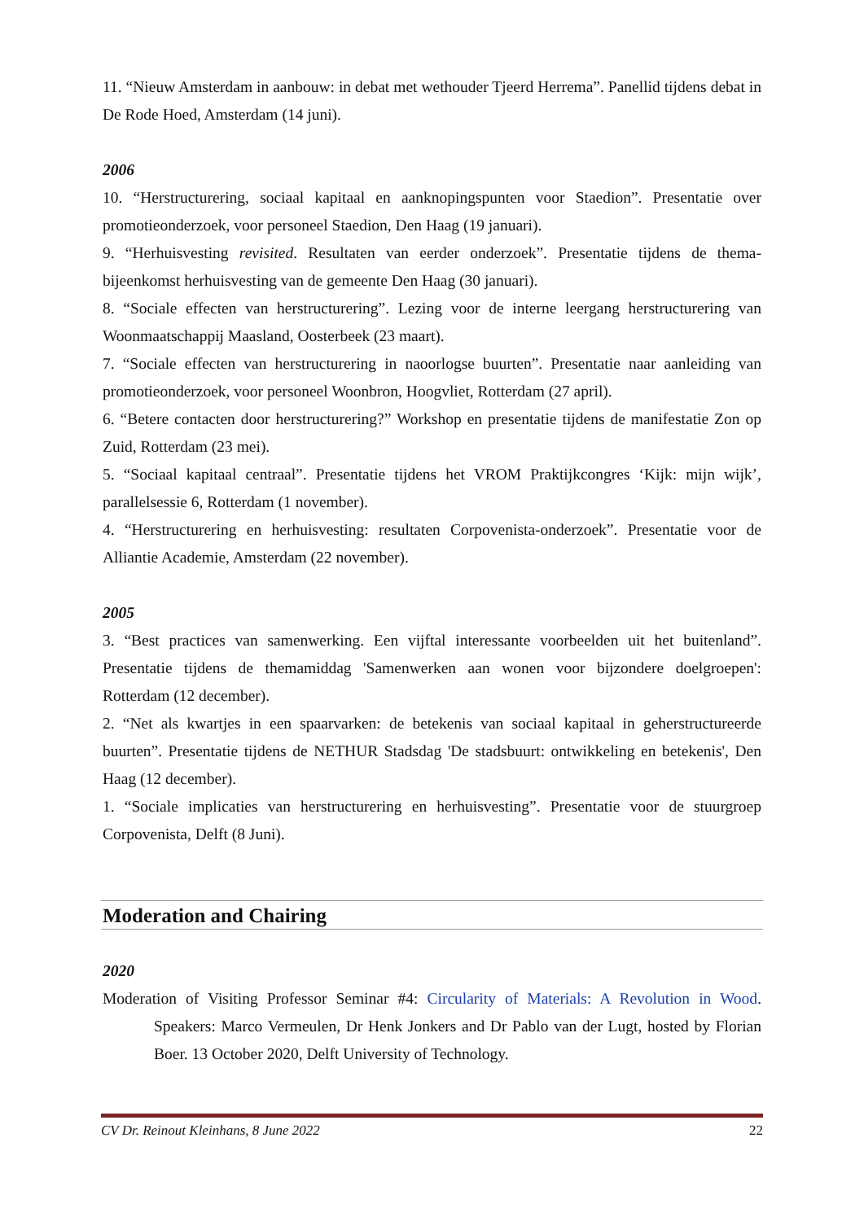11. “Nieuw Amsterdam in aanbouw: in debat met wethouder Tjeerd Herrema”. Panellid tijdens debat in De Rode Hoed, Amsterdam (14 juni).
2006
10. “Herstructurering, sociaal kapitaal en aanknopingspunten voor Staedion”. Presentatie over promotieonderzoek, voor personeel Staedion, Den Haag (19 januari).
9. “Herhuisvesting revisited. Resultaten van eerder onderzoek”. Presentatie tijdens de thema-bijeenkomst herhuisvesting van de gemeente Den Haag (30 januari).
8. “Sociale effecten van herstructurering”. Lezing voor de interne leergang herstructurering van Woonmaatschappij Maasland, Oosterbeek (23 maart).
7. “Sociale effecten van herstructurering in naoorlogse buurten”. Presentatie naar aanleiding van promotieonderzoek, voor personeel Woonbron, Hoogvliet, Rotterdam (27 april).
6. “Betere contacten door herstructurering?” Workshop en presentatie tijdens de manifestatie Zon op Zuid, Rotterdam (23 mei).
5. “Sociaal kapitaal centraal”. Presentatie tijdens het VROM Praktijkcongres ‘Kijk: mijn wijk’, parallelsessie 6, Rotterdam (1 november).
4. “Herstructurering en herhuisvesting: resultaten Corpovenista-onderzoek”. Presentatie voor de Alliantie Academie, Amsterdam (22 november).
2005
3. “Best practices van samenwerking. Een vijftal interessante voorbeelden uit het buitenland”. Presentatie tijdens de themamiddag 'Samenwerken aan wonen voor bijzondere doelgroepen': Rotterdam (12 december).
2. “Net als kwartjes in een spaarvarken: de betekenis van sociaal kapitaal in geherstructureerde buurten”. Presentatie tijdens de NETHUR Stadsdag 'De stadsbuurt: ontwikkeling en betekenis', Den Haag (12 december).
1. “Sociale implicaties van herstructurering en herhuisvesting”. Presentatie voor de stuurgroep Corpovenista, Delft (8 Juni).
Moderation and Chairing
2020
Moderation of Visiting Professor Seminar #4: Circularity of Materials: A Revolution in Wood. Speakers: Marco Vermeulen, Dr Henk Jonkers and Dr Pablo van der Lugt, hosted by Florian Boer. 13 October 2020, Delft University of Technology.
CV Dr. Reinout Kleinhans, 8 June 2022 22